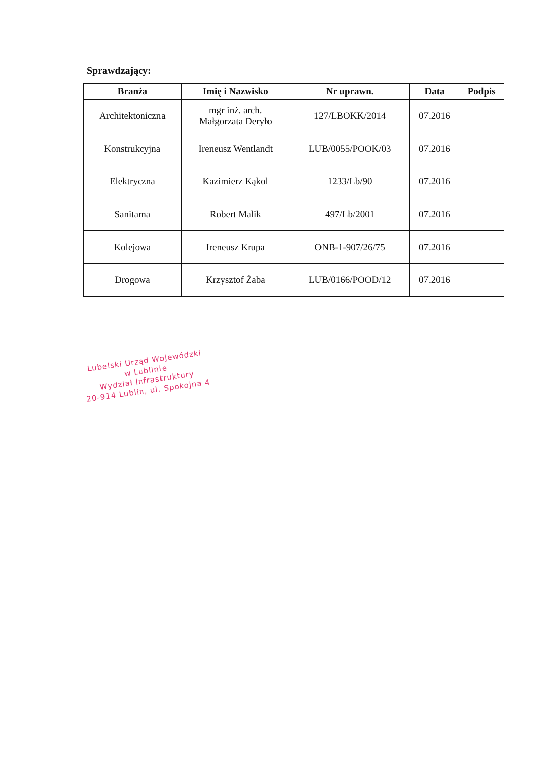Sprawdzający:
| Branża | Imię i Nazwisko | Nr uprawn. | Data | Podpis |
| --- | --- | --- | --- | --- |
| Architektoniczna | mgr inż. arch. Małgorzata Deryło | 127/LBOKK/2014 | 07.2016 | |
| Konstrukcyjna | Ireneusz Wentlandt | LUB/0055/POOK/03 | 07.2016 | |
| Elektryczna | Kazimierz Kąkol | 1233/Lb/90 | 07.2016 | |
| Sanitarna | Robert Malik | 497/Lb/2001 | 07.2016 | |
| Kolejowa | Ireneusz Krupa | ONB-1-907/26/75 | 07.2016 | |
| Drogowa | Krzysztof Żaba | LUB/0166/POOD/12 | 07.2016 | |
Lubelski Urząd Wojewódzki
w Lublinie
Wydział Infrastruktury
20-914 Lublin, ul. Spokojna 4